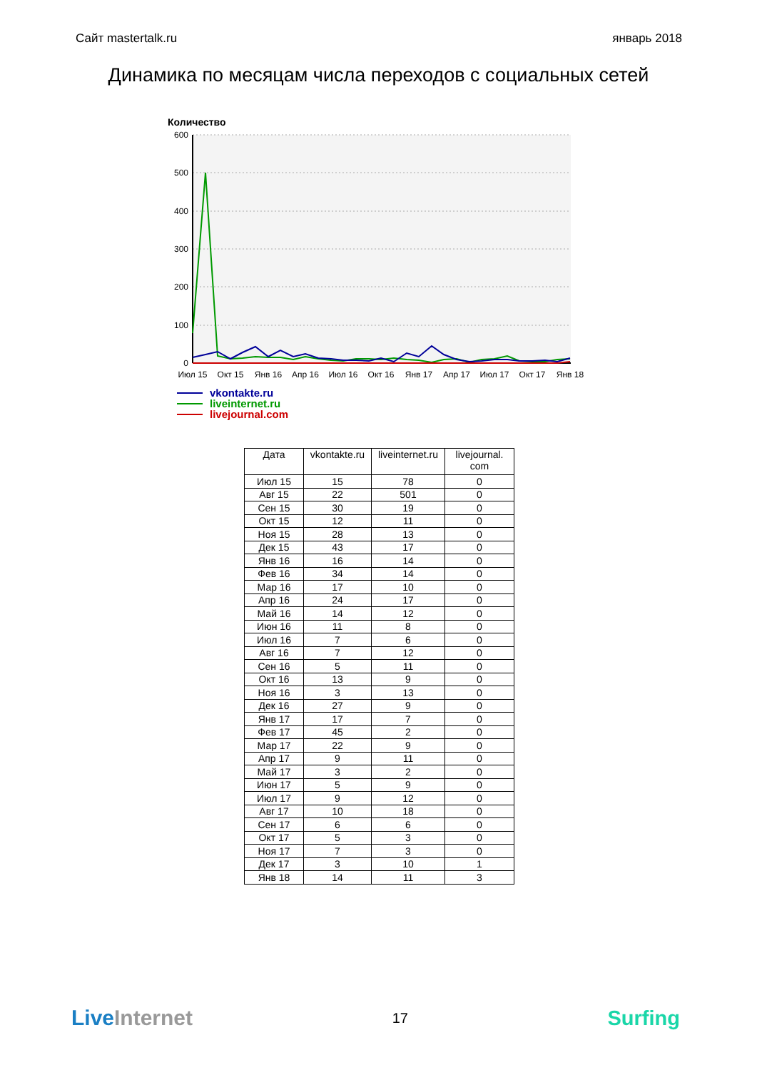Сайт mastertalk.ru январь 2018
Динамика по месяцам числа переходов с социальных сетей
Количество
600
500
400
300
200
100
0
Июл 15
Окт 15
Янв 16
Апр 16
Июл 16
Окт 16
Янв 17
Апр 17
Июл 17
Окт 17
Янв 18
vkontakte.ru
liveinternet.ru
livejournal.com
| Дата | vkontakte.ru | liveinternet.ru | livejournal. com |
| --- | --- | --- | --- |
| Июл 15 | 15 | 78 | 0 |
| Авг 15 | 22 | 501 | 0 |
| Сен 15 | 30 | 19 | 0 |
| Окт 15 | 12 | 11 | 0 |
| Ноя 15 | 28 | 13 | 0 |
| Дек 15 | 43 | 17 | 0 |
| Янв 16 | 16 | 14 | 0 |
| Фев 16 | 34 | 14 | 0 |
| Мар 16 | 17 | 10 | 0 |
| Апр 16 | 24 | 17 | 0 |
| Май 16 | 14 | 12 | 0 |
| Июн 16 | 11 | 8 | 0 |
| Июл 16 | 7 | 6 | 0 |
| Авг 16 | 7 | 12 | 0 |
| Сен 16 | 5 | 11 | 0 |
| Окт 16 | 13 | 9 | 0 |
| Ноя 16 | 3 | 13 | 0 |
| Дек 16 | 27 | 9 | 0 |
| Янв 17 | 17 | 7 | 0 |
| Фев 17 | 45 | 2 | 0 |
| Мар 17 | 22 | 9 | 0 |
| Апр 17 | 9 | 11 | 0 |
| Май 17 | 3 | 2 | 0 |
| Июн 17 | 5 | 9 | 0 |
| Июл 17 | 9 | 12 | 0 |
| Авг 17 | 10 | 18 | 0 |
| Сен 17 | 6 | 6 | 0 |
| Окт 17 | 5 | 3 | 0 |
| Ноя 17 | 7 | 3 | 0 |
| Дек 17 | 3 | 10 | 1 |
| Янв 18 | 14 | 11 | 3 |
Live Internet 17 Surfing